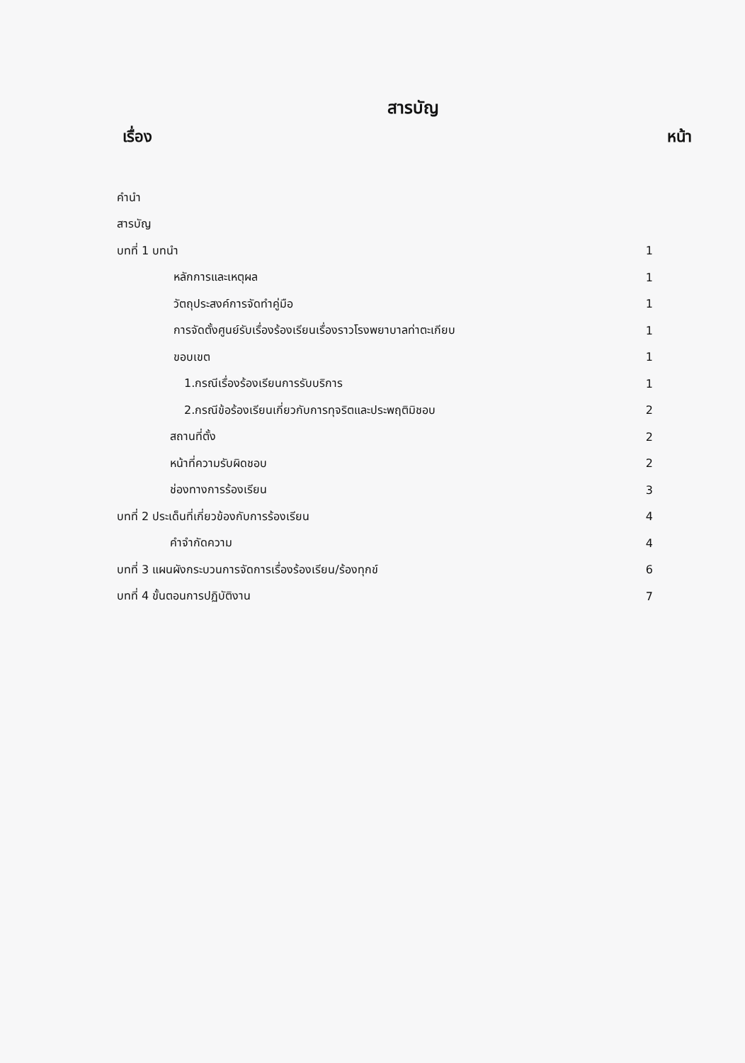สารบัญ
เรื่อง หน้า
| คำนำ | |
| สารบัญ | |
| บทที่ 1 บทนำ | 1 |
| หลักการและเหตุผล | 1 |
| วัตถุประสงค์การจัดทำคู่มือ | 1 |
| การจัดตั้งศูนย์รับเรื่องร้องเรียนเรื่องราวโรงพยาบาลท่าตะเกียบ | 1 |
| ขอบเขต | 1 |
| 1.กรณีเรื่องร้องเรียนการรับบริการ | 1 |
| 2.กรณีข้อร้องเรียนเกี่ยวกับการทุจริตและประพฤติมิชอบ | 2 |
| สถานที่ตั้ง | 2 |
| หน้าที่ความรับผิดชอบ | 2 |
| ช่องทางการร้องเรียน | 3 |
| บทที่ 2 ประเด็นที่เกี่ยวข้องกับการร้องเรียน | 4 |
| คำจำกัดความ | 4 |
| บทที่ 3 แผนผังกระบวนการจัดการเรื่องร้องเรียน/ร้องทุกข์ | 6 |
| บทที่ 4 ขั้นตอนการปฏิบัติงาน | 7 |